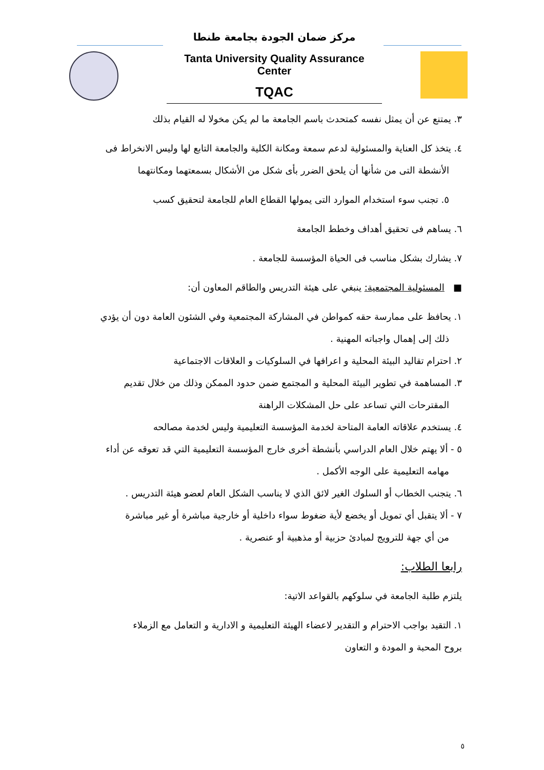مركز ضمان الجودة بجامعة طنطا
Tanta University Quality Assurance Center
TQAC
٣. يمتنع عن أن يمثل نفسه كمتحدث باسم الجامعة ما لم يكن مخولا له القيام بذلك
٤. يتخذ كل العناية والمسئولية لدعم سمعة ومكانة الكلية والجامعة التابع لها وليس الانخراط فى
الأنشطة التى من شأنها أن يلحق الضرر بأى شكل من الأشكال بسمعتهما ومكانتهما
٥. تجنب سوء استخدام الموارد التى يمولها القطاع العام للجامعة لتحقيق كسب
٦. يساهم فى تحقيق أهداف وخطط الجامعة
٧. يشارك بشكل مناسب فى الحياة المؤسسة للجامعة .
■ المسئولية المجتمعية: ينبغي على هيئة التدريس والطاقم المعاون أن:
١. يحافظ على ممارسة حقه كمواطن في المشاركة المجتمعية وفي الشئون العامة دون أن يؤدي
ذلك إلى إهمال واجباته المهنية .
٢. احترام تقاليد البيئة المحلية و اعرافها في السلوكيات و العلاقات الاجتماعية
٣. المساهمة في تطوير البيئة المحلية و المجتمع ضمن حدود الممكن وذلك من خلال تقديم
المقترحات التي تساعد على حل المشكلات الراهنة
٤. يستخدم علاقاته العامة المتاحة لخدمة المؤسسة التعليمية وليس لخدمة مصالحه
٥ - ألا يهتم خلال العام الدراسي بأنشطة أخرى خارج المؤسسة التعليمية التي قد تعوقه عن أداء
مهامه التعليمية على الوجه الأكمل .
٦. يتجنب الخطاب أو السلوك الغير لائق الذي لا يناسب الشكل العام لعضو هيئة التدريس .
٧ - ألا يتقبل أي تمويل أو يخضع لأية ضغوط سواء داخلية أو خارجية مباشرة أو غير مباشرة
من أي جهة للترويج لمبادئ حزبية أو مذهبية أو عنصرية .
رابعا الطلاب:
يلتزم طلبة الجامعة في سلوكهم بالقواعد الاتية:
١. التقيد بواجب الاحترام و التقدير لاعضاء الهيئة التعليمية و الادارية و التعامل مع الزملاء
بروح المحبة و المودة و التعاون
٥